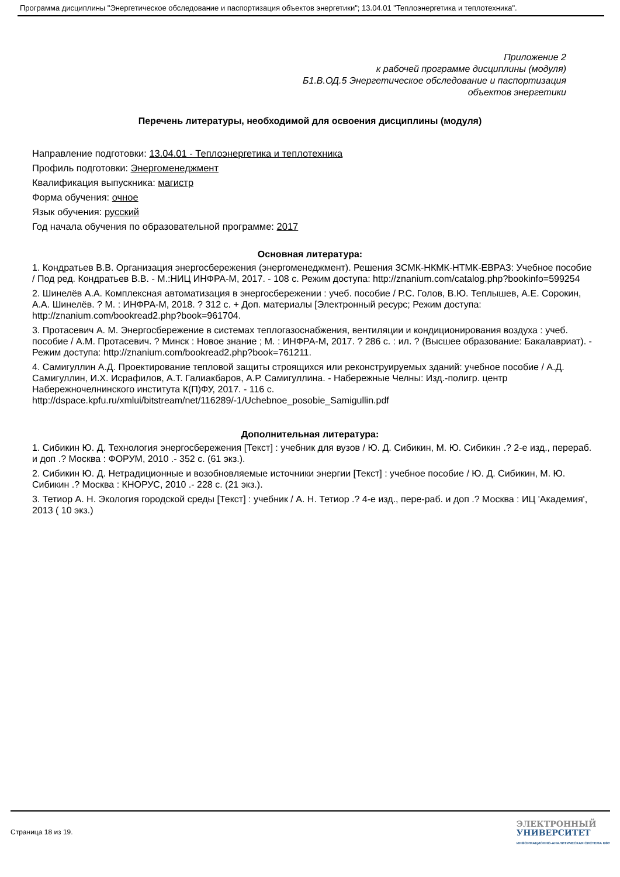Программа дисциплины "Энергетическое обследование и паспортизация объектов энергетики"; 13.04.01 "Теплоэнергетика и теплотехника".
Приложение 2
к рабочей программе дисциплины (модуля)
Б1.В.ОД.5 Энергетическое обследование и паспортизация
объектов энергетики
Перечень литературы, необходимой для освоения дисциплины (модуля)
Направление подготовки: 13.04.01 - Теплоэнергетика и теплотехника
Профиль подготовки: Энергоменеджмент
Квалификация выпускника: магистр
Форма обучения: очное
Язык обучения: русский
Год начала обучения по образовательной программе: 2017
Основная литература:
1. Кондратьев В.В. Организация энергосбережения (энергоменеджмент). Решения ЗСМК-НКМК-НТМК-ЕВРАЗ: Учебное пособие / Под ред. Кондратьев В.В. - М.:НИЦ ИНФРА-М, 2017. - 108 с. Режим доступа: http://znanium.com/catalog.php?bookinfo=599254
2. Шинелёв А.А. Комплексная автоматизация в энергосбережении : учеб. пособие / Р.С. Голов, В.Ю. Теплышев, А.Е. Сорокин, А.А. Шинелёв. ? М. : ИНФРА-М, 2018. ? 312 с. + Доп. материалы [Электронный ресурс; Режим доступа: http://znanium.com/bookread2.php?book=961704.
3. Протасевич А. М. Энергосбережение в системах теплогазоснабжения, вентиляции и кондиционирования воздуха : учеб. пособие / А.М. Протасевич. ? Минск : Новое знание ; М. : ИНФРА-М, 2017. ? 286 с. : ил. ? (Высшее образование: Бакалавриат). - Режим доступа: http://znanium.com/bookread2.php?book=761211.
4. Самигуллин А.Д. Проектирование тепловой защиты строящихся или реконструируемых зданий: учебное пособие / А.Д. Самигуллин, И.Х. Исрафилов, А.Т. Галиакбаров, А.Р. Самигуллина. - Набережные Челны: Изд.-полигр. центр Набережночелнинского института К(П)ФУ, 2017. - 116 с. http://dspace.kpfu.ru/xmlui/bitstream/net/116289/-1/Uchebnoe_posobie_Samigullin.pdf
Дополнительная литература:
1. Сибикин Ю. Д. Технология энергосбережения [Текст] : учебник для вузов / Ю. Д. Сибикин, М. Ю. Сибикин .? 2-е изд., перераб. и доп .? Москва : ФОРУМ, 2010 .- 352 с. (61 экз.).
2. Сибикин Ю. Д. Нетрадиционные и возобновляемые источники энергии [Текст] : учебное пособие / Ю. Д. Сибикин, М. Ю. Сибикин .? Москва : КНОРУС, 2010 .- 228 с. (21 экз.).
3. Тетиор А. Н. Экология городской среды [Текст] : учебник / А. Н. Тетиор .? 4-е изд., пере-раб. и доп .? Москва : ИЦ 'Академия', 2013 ( 10 экз.)
Страница 18 из 19.
ЭЛЕКТРОННЫЙ
УНИВЕРСИТЕТ
ИНФОРМАЦИОННО-АНАЛИТИЧЕСКАЯ СИСТЕМА КФУ